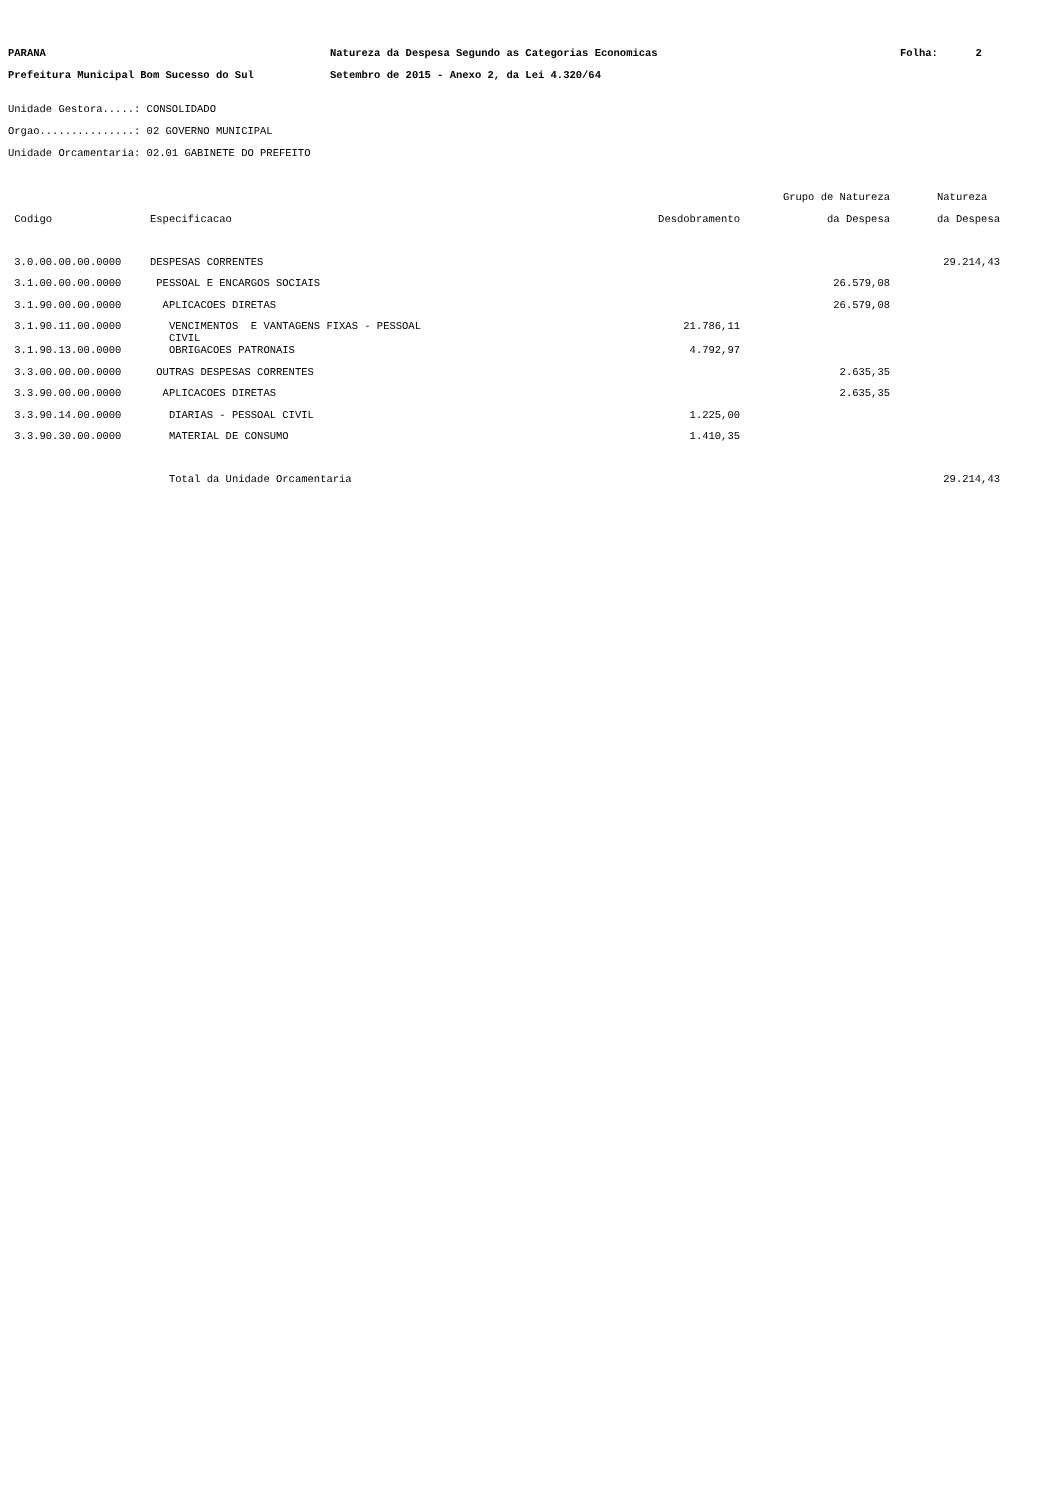PARANA Natureza da Despesa Segundo as Categorias Economicas Folha: 2
Prefeitura Municipal Bom Sucesso do Sul Setembro de 2015 - Anexo 2, da Lei 4.320/64
Unidade Gestora.....: CONSOLIDADO
Orgao...............: 02 GOVERNO MUNICIPAL
Unidade Orcamentaria: 02.01 GABINETE DO PREFEITO
| | | | Grupo de Natureza | Natureza |
| --- | --- | --- | --- | --- |
| Codigo | Especificacao | Desdobramento | da Despesa | da Despesa |
| 3.0.00.00.00.0000 | DESPESAS CORRENTES | | | 29.214,43 |
| 3.1.00.00.00.0000 | PESSOAL E ENCARGOS SOCIAIS | | 26.579,08 | |
| 3.1.90.00.00.0000 | APLICACOES DIRETAS | | 26.579,08 | |
| 3.1.90.11.00.0000 | VENCIMENTOS E VANTAGENS FIXAS - PESSOAL CIVIL | 21.786,11 | | |
| 3.1.90.13.00.0000 | OBRIGACOES PATRONAIS | 4.792,97 | | |
| 3.3.00.00.00.0000 | OUTRAS DESPESAS CORRENTES | | 2.635,35 | |
| 3.3.90.00.00.0000 | APLICACOES DIRETAS | | 2.635,35 | |
| 3.3.90.14.00.0000 | DIARIAS - PESSOAL CIVIL | 1.225,00 | | |
| 3.3.90.30.00.0000 | MATERIAL DE CONSUMO | 1.410,35 | | |
| | Total da Unidade Orcamentaria | | | 29.214,43 |